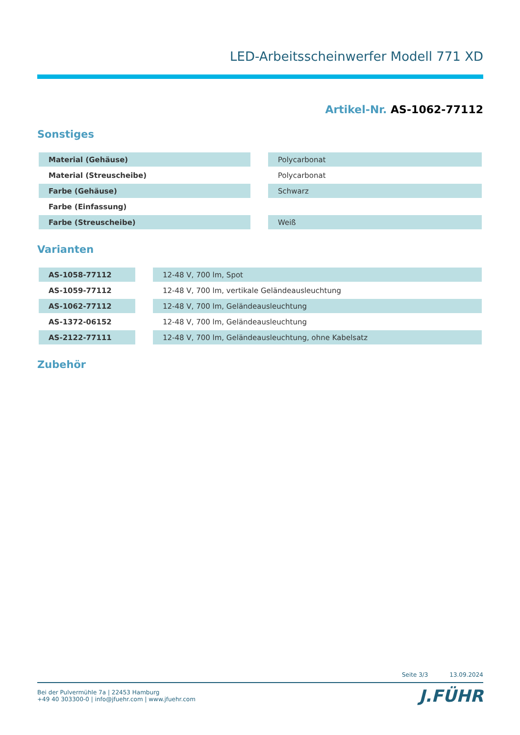LED-Arbeitsscheinwerfer Modell 771 XD
Artikel-Nr. AS-1062-77112
Sonstiges
| Material (Gehäuse) | | Polycarbonat |
| Material (Streuscheibe) | | Polycarbonat |
| Farbe (Gehäuse) | | Schwarz |
| Farbe (Einfassung) | | |
| Farbe (Streuscheibe) | | Weiß |
Varianten
| AS-1058-77112 | | 12-48 V, 700 lm, Spot |
| AS-1059-77112 | | 12-48 V, 700 lm, vertikale Geländeausleuchtung |
| AS-1062-77112 | | 12-48 V, 700 lm, Geländeausleuchtung |
| AS-1372-06152 | | 12-48 V, 700 lm, Geländeausleuchtung |
| AS-2122-77111 | | 12-48 V, 700 lm, Geländeausleuchtung, ohne Kabelsatz |
Zubehör
Seite 3/3 13.09.2024
J.FÜHR
Bei der Pulvermühle 7a | 22453 Hamburg
+49 40 303300-0 | info@jfuehr.com | www.jfuehr.com